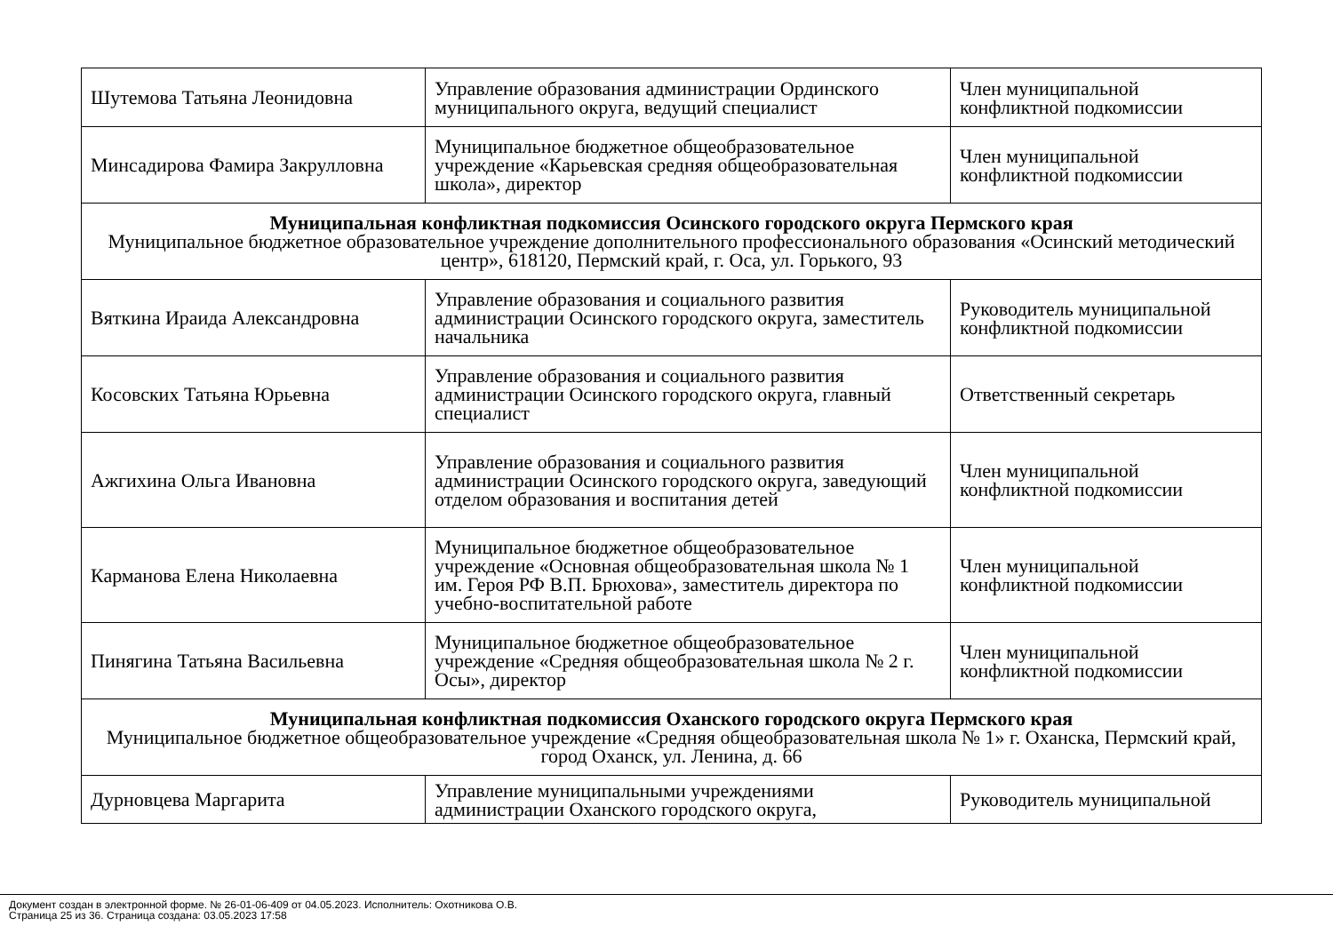| Шутемова Татьяна Леонидовна | Управление образования администрации Ординского муниципального округа, ведущий специалист | Член муниципальной конфликтной подкомиссии |
| Минсадирова Фамира Закрулловна | Муниципальное бюджетное общеобразовательное учреждение «Карьевская средняя общеобразовательная школа», директор | Член муниципальной конфликтной подкомиссии |
| Муниципальная конфликтная подкомиссия Осинского городского округа Пермского края Муниципальное бюджетное образовательное учреждение дополнительного профессионального образования «Осинский методический центр», 618120, Пермский край, г. Оса, ул. Горького, 93 | | |
| Вяткина Ираида Александровна | Управление образования и социального развития администрации Осинского городского округа, заместитель начальника | Руководитель муниципальной конфликтной подкомиссии |
| Косовских Татьяна Юрьевна | Управление образования и социального развития администрации Осинского городского округа, главный специалист | Ответственный секретарь |
| Ажгихина Ольга Ивановна | Управление образования и социального развития администрации Осинского городского округа, заведующий отделом образования и воспитания детей | Член муниципальной конфликтной подкомиссии |
| Карманова Елена Николаевна | Муниципальное бюджетное общеобразовательное учреждение «Основная общеобразовательная школа № 1 им. Героя РФ В.П. Брюхова», заместитель директора по учебно-воспитательной работе | Член муниципальной конфликтной подкомиссии |
| Пинягина Татьяна Васильевна | Муниципальное бюджетное общеобразовательное учреждение «Средняя общеобразовательная школа № 2 г. Осы», директор | Член муниципальной конфликтной подкомиссии |
| Муниципальная конфликтная подкомиссия Оханского городского округа Пермского края Муниципальное бюджетное общеобразовательное учреждение «Средняя общеобразовательная школа № 1» г. Оханска, Пермский край, город Оханск, ул. Ленина, д. 66 | | |
| Дурновцева Маргарита | Управление муниципальными учреждениями администрации Оханского городского округа, | Руководитель муниципальной |
Документ создан в электронной форме. № 26-01-06-409 от 04.05.2023. Исполнитель: Охотникова О.В.
Страница 25 из 36. Страница создана: 03.05.2023 17:58